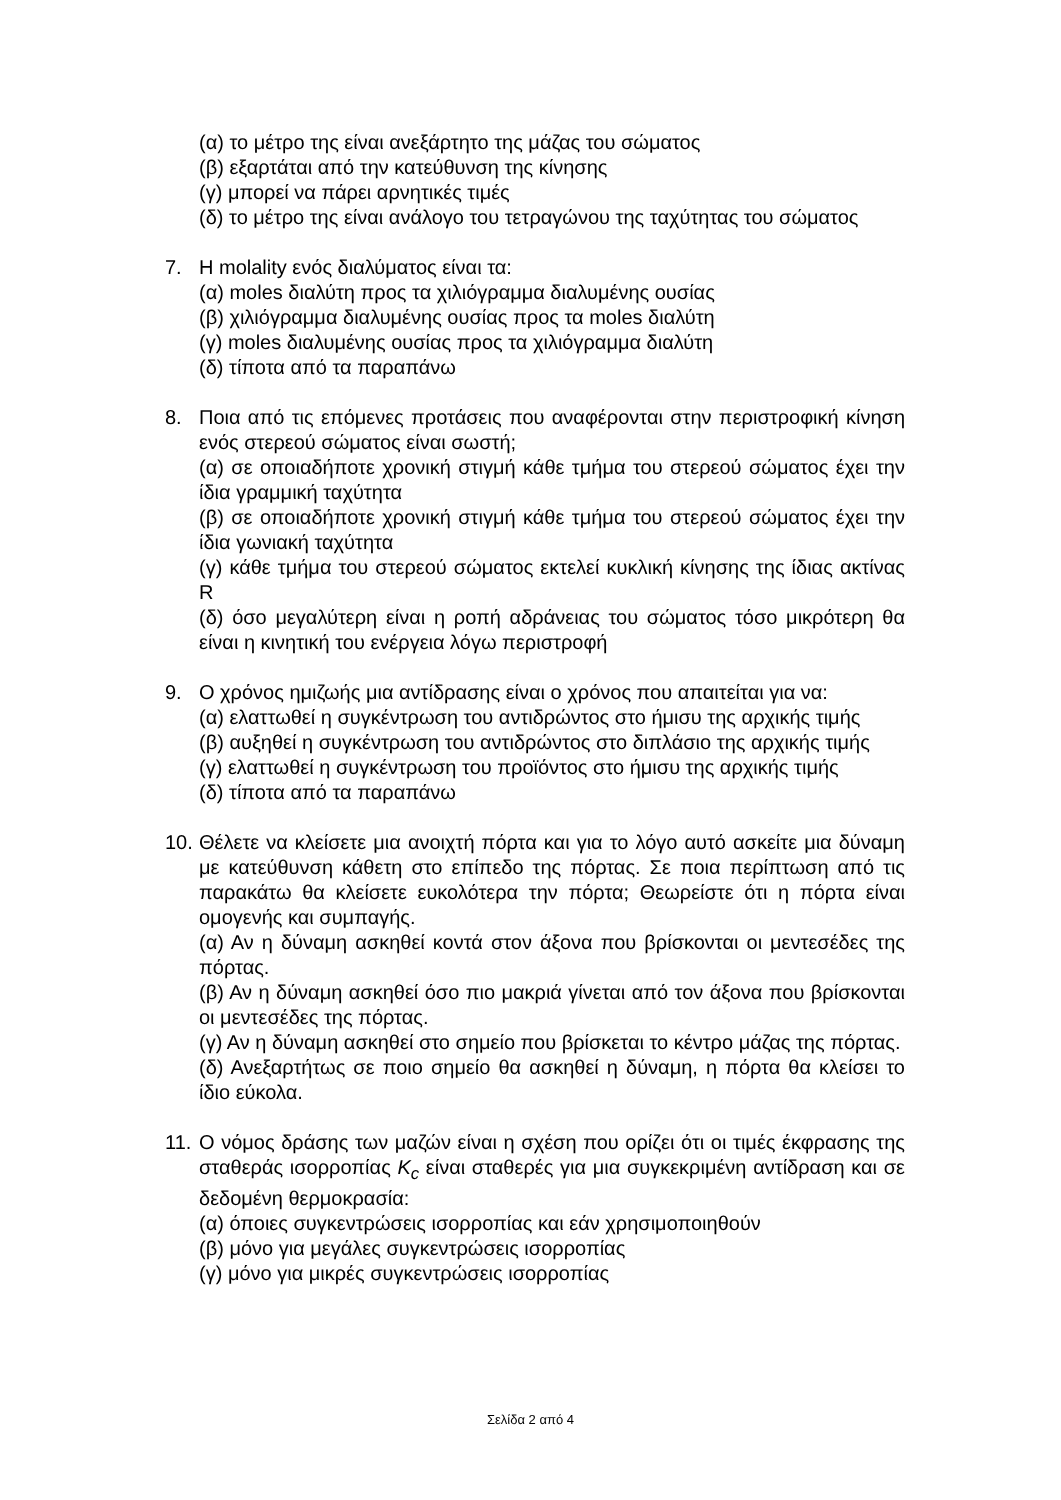(α) το μέτρο της είναι ανεξάρτητο της μάζας του σώματος
(β) εξαρτάται από την κατεύθυνση της κίνησης
(γ) μπορεί να πάρει αρνητικές τιμές
(δ) το μέτρο της είναι ανάλογο του τετραγώνου της ταχύτητας του σώματος
7. Η molality ενός διαλύματος είναι τα:
(α) moles διαλύτη προς τα χιλιόγραμμα διαλυμένης ουσίας
(β) χιλιόγραμμα διαλυμένης ουσίας προς τα moles διαλύτη
(γ) moles διαλυμένης ουσίας προς τα χιλιόγραμμα διαλύτη
(δ) τίποτα από τα παραπάνω
8. Ποια από τις επόμενες προτάσεις που αναφέρονται στην περιστροφική κίνηση ενός στερεού σώματος είναι σωστή;
(α) σε οποιαδήποτε χρονική στιγμή κάθε τμήμα του στερεού σώματος έχει την ίδια γραμμική ταχύτητα
(β) σε οποιαδήποτε χρονική στιγμή κάθε τμήμα του στερεού σώματος έχει την ίδια γωνιακή ταχύτητα
(γ) κάθε τμήμα του στερεού σώματος εκτελεί κυκλική κίνησης της ίδιας ακτίνας R
(δ) όσο μεγαλύτερη είναι η ροπή αδράνειας του σώματος τόσο μικρότερη θα είναι η κινητική του ενέργεια λόγω περιστροφή
9. Ο χρόνος ημιζωής μια αντίδρασης είναι ο χρόνος που απαιτείται για να:
(α) ελαττωθεί η συγκέντρωση του αντιδρώντος στο ήμισυ της αρχικής τιμής
(β) αυξηθεί η συγκέντρωση του αντιδρώντος στο διπλάσιο της αρχικής τιμής
(γ) ελαττωθεί η συγκέντρωση του προϊόντος στο ήμισυ της αρχικής τιμής
(δ) τίποτα από τα παραπάνω
10.
Θέλετε να κλείσετε μια ανοιχτή πόρτα και για το λόγο αυτό ασκείτε μια δύναμη με κατεύθυνση κάθετη στο επίπεδο της πόρτας. Σε ποια περίπτωση από τις παρακάτω θα κλείσετε ευκολότερα την πόρτα; Θεωρείστε ότι η πόρτα είναι ομογενής και συμπαγής.
(α) Αν η δύναμη ασκηθεί κοντά στον άξονα που βρίσκονται οι μεντεσέδες της πόρτας.
(β) Αν η δύναμη ασκηθεί όσο πιο μακριά γίνεται από τον άξονα που βρίσκονται οι μεντεσέδες της πόρτας.
(γ) Αν η δύναμη ασκηθεί στο σημείο που βρίσκεται το κέντρο μάζας της πόρτας.
(δ) Ανεξαρτήτως σε ποιο σημείο θα ασκηθεί η δύναμη, η πόρτα θα κλείσει το ίδιο εύκολα.
11.
Ο νόμος δράσης των μαζών είναι η σχέση που ορίζει ότι οι τιμές έκφρασης της σταθεράς ισορροπίας K<sub>c</sub> είναι σταθερές για μια συγκεκριμένη αντίδραση και σε δεδομένη θερμοκρασία:
(α) όποιες συγκεντρώσεις ισορροπίας και εάν χρησιμοποιηθούν
(β) μόνο για μεγάλες συγκεντρώσεις ισορροπίας
(γ) μόνο για μικρές συγκεντρώσεις ισορροπίας
Σελίδα 2 από 4